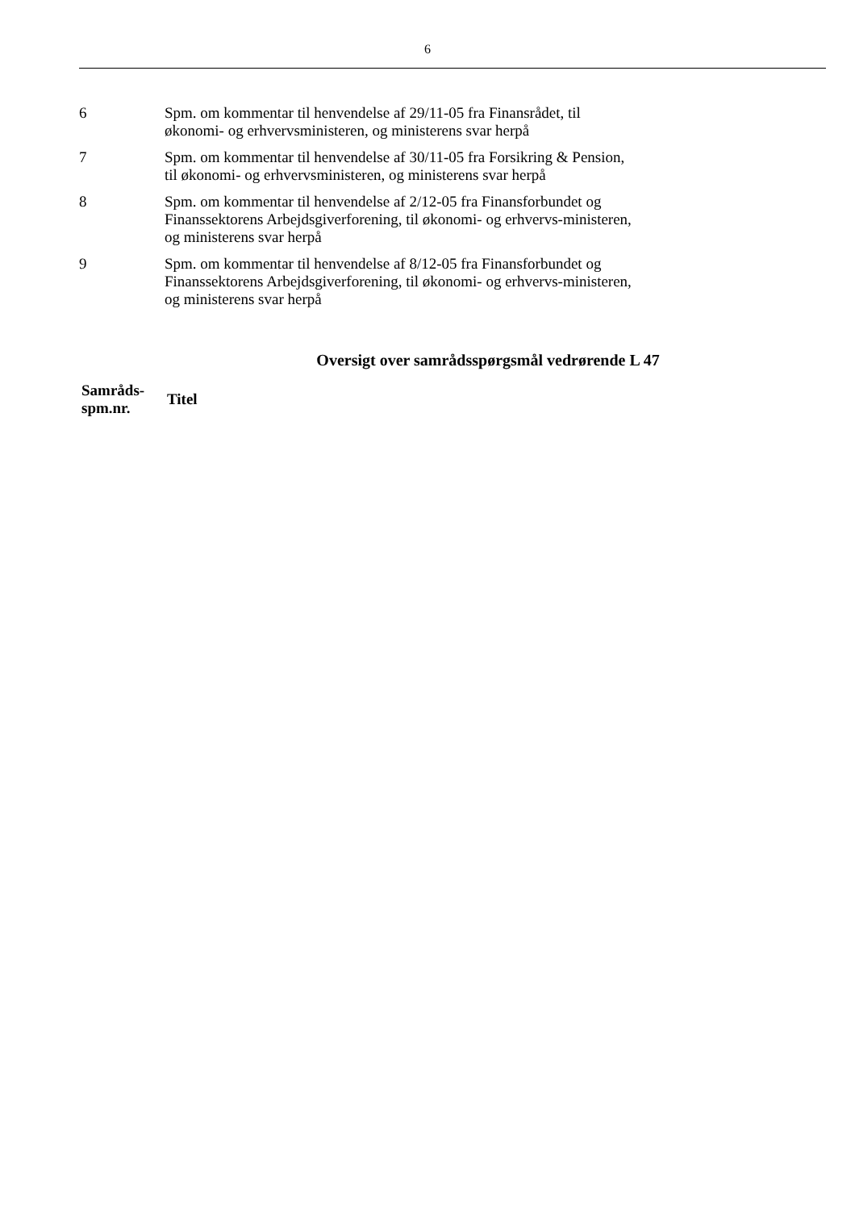6
| 6 | Spm. om kommentar til henvendelse af 29/11-05 fra Finansrådet, til økonomi- og erhvervsministeren, og ministerens svar herpå |
| 7 | Spm. om kommentar til henvendelse af 30/11-05 fra Forsikring & Pension, til økonomi- og erhvervsministeren, og ministerens svar herpå |
| 8 | Spm. om kommentar til henvendelse af 2/12-05 fra Finansforbundet og Finanssektorens Arbejdsgiverforening, til økonomi- og erhvervs-ministeren, og ministerens svar herpå |
| 9 | Spm. om kommentar til henvendelse af 8/12-05 fra Finansforbundet og Finanssektorens Arbejdsgiverforening, til økonomi- og erhvervs-ministeren, og ministerens svar herpå |
Oversigt over samrådsspørgsmål vedrørende L 47
| Samråds- spm.nr. | Titel |
| --- | --- |